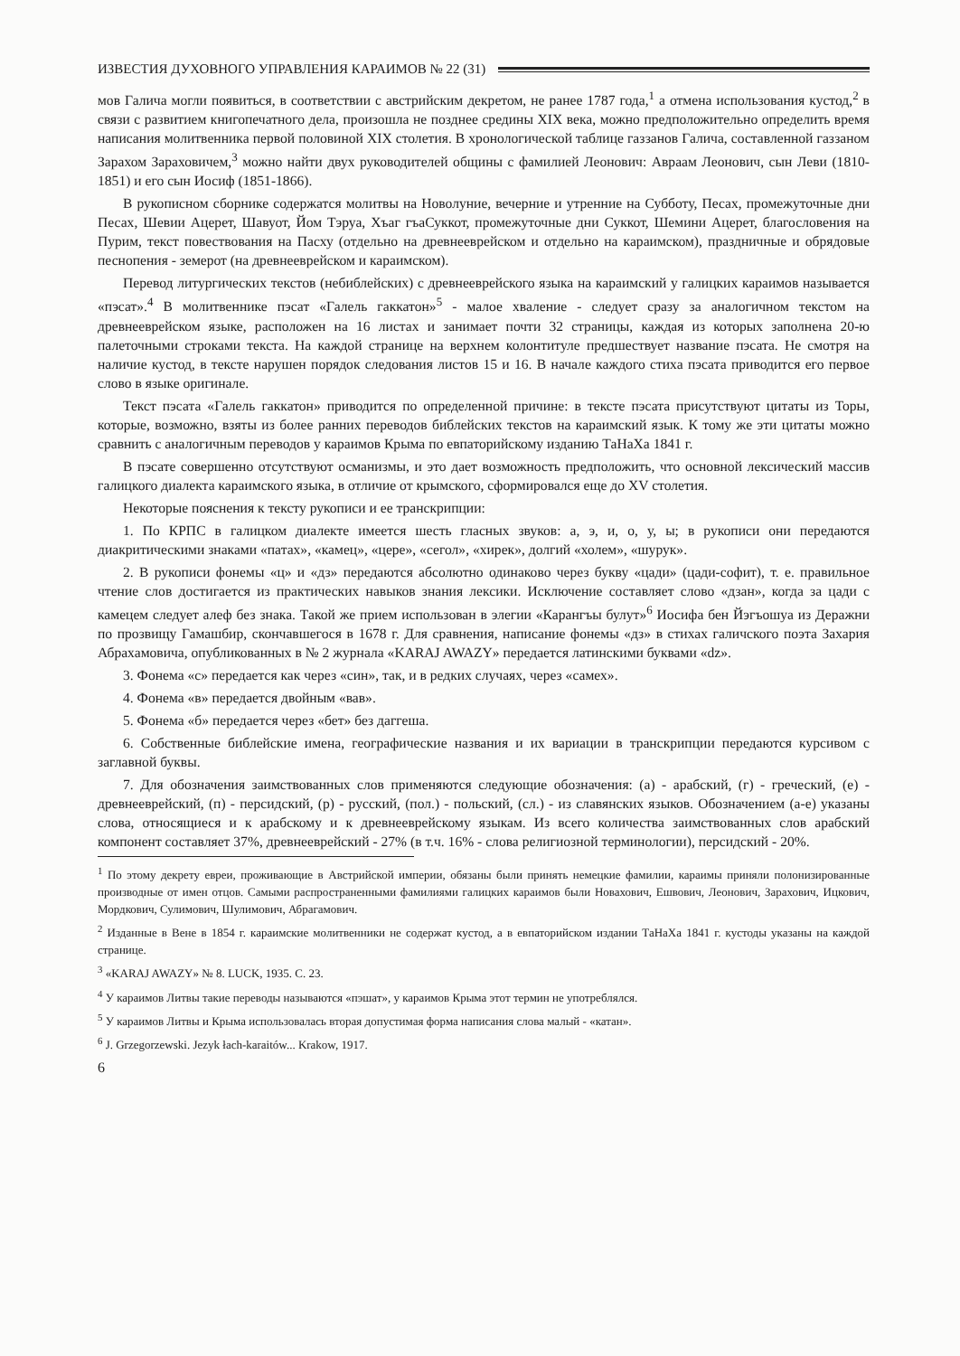ИЗВЕСТИЯ ДУХОВНОГО УПРАВЛЕНИЯ КАРАИМОВ № 22 (31)
мов Галича могли появиться, в соответствии с австрийским декретом, не ранее 1787 года,<sup>1</sup> а отмена использования кустод,<sup>2</sup> в связи с развитием книгопечатного дела, произошла не позднее средины XIX века, можно предположительно определить время написания молитвенника первой половиной XIX столетия. В хронологической таблице газзанов Галича, составленной газзаном Зарахом Зараховичем,<sup>3</sup> можно найти двух руководителей общины с фамилией Леонович: Авраам Леонович, сын Леви (1810-1851) и его сын Иосиф (1851-1866).
В рукописном сборнике содержатся молитвы на Новолуние, вечерние и утренние на Субботу, Песах, промежуточные дни Песах, Шевии Ацерет, Шавуот, Йом Тэруа, Хъаг гъаСуккот, промежуточные дни Суккот, Шемини Ацерет, благословения на Пурим, текст повествования на Пасху (отдельно на древнееврейском и отдельно на караимском), праздничные и обрядовые песнопения - земерот (на древнееврейском и караимском).
Перевод литургических текстов (небиблейских) с древнееврейского языка на караимский у галицких караимов называется «пэсат».<sup>4</sup> В молитвеннике пэсат «Галель гаккатон»<sup>5</sup> - малое хваление - следует сразу за аналогичном текстом на древнееврейском языке, расположен на 16 листах и занимает почти 32 страницы, каждая из которых заполнена 20-ю палеточными строками текста. На каждой странице на верхнем колонтитуле предшествует название пэсата. Не смотря на наличие кустод, в тексте нарушен порядок следования листов 15 и 16. В начале каждого стиха пэсата приводится его первое слово в языке оригинале.
Текст пэсата «Галель гаккатон» приводится по определенной причине: в тексте пэсата присутствуют цитаты из Торы, которые, возможно, взяты из более ранних переводов библейских текстов на караимский язык. К тому же эти цитаты можно сравнить с аналогичным переводов у караимов Крыма по евпаторийскому изданию ТаНаХа 1841 г.
В пэсате совершенно отсутствуют османизмы, и это дает возможность предположить, что основной лексический массив галицкого диалекта караимского языка, в отличие от крымского, сформировался еще до XV столетия.
Некоторые пояснения к тексту рукописи и ее транскрипции:
1. По КРПС в галицком диалекте имеется шесть гласных звуков: а, э, и, о, у, ы; в рукописи они передаются диакритическими знаками «патах», «камец», «цере», «сегол», «хирек», долгий «холем», «шурук».
2. В рукописи фонемы «ц» и «дз» передаются абсолютно одинаково через букву «цади» (цади-софит), т. е. правильное чтение слов достигается из практических навыков знания лексики. Исключение составляет слово «дзан», когда за цади с камецем следует алеф без знака. Такой же прием использован в элегии «Карангъы булут»<sup>6</sup> Иосифа бен Йэгъошуа из Деражни по прозвищу Гамашбир, скончавшегося в 1678 г. Для сравнения, написание фонемы «дз» в стихах галичского поэта Захария Абрахамовича, опубликованных в № 2 журнала «KARAJ AWAZY» передается латинскими буквами «dz».
3. Фонема «с» передается как через «син», так, и в редких случаях, через «самех».
4. Фонема «в» передается двойным «вав».
5. Фонема «б» передается через «бет» без даггеша.
6. Собственные библейские имена, географические названия и их вариации в транскрипции передаются курсивом с заглавной буквы.
7. Для обозначения заимствованных слов применяются следующие обозначения: (а) - арабский, (г) - греческий, (е) - древнееврейский, (п) - персидский, (р) - русский, (пол.) - польский, (сл.) - из славянских языков. Обозначением (а-е) указаны слова, относящиеся и к арабскому и к древнееврейскому языкам. Из всего количества заимствованных слов арабский компонент составляет 37%, древнееврейский - 27% (в т.ч. 16% - слова религиозной терминологии), персидский - 20%.
<sup>1</sup> По этому декрету евреи, проживающие в Австрийской империи, обязаны были принять немецкие фамилии, караимы приняли полонизированные производные от имен отцов. Самыми распространенными фамилиями галицких караимов были Новахович, Ешвович, Леонович, Зарахович, Ицкович, Мордкович, Сулимович, Шулимович, Абрагамович.
<sup>2</sup> Изданные в Вене в 1854 г. караимские молитвенники не содержат кустод, а в евпаторийском издании ТаНаХа 1841 г. кустоды указаны на каждой странице.
<sup>3</sup> «KARAJ AWAZY» № 8. LUCK, 1935. С. 23.
<sup>4</sup> У караимов Литвы такие переводы называются «пэшат», у караимов Крыма этот термин не употреблялся.
<sup>5</sup> У караимов Литвы и Крыма использовалась вторая допустимая форма написания слова малый - «катан».
<sup>6</sup> J. Grzegorzewski. Jezyk łach-karaitów... Krakow, 1917.
6